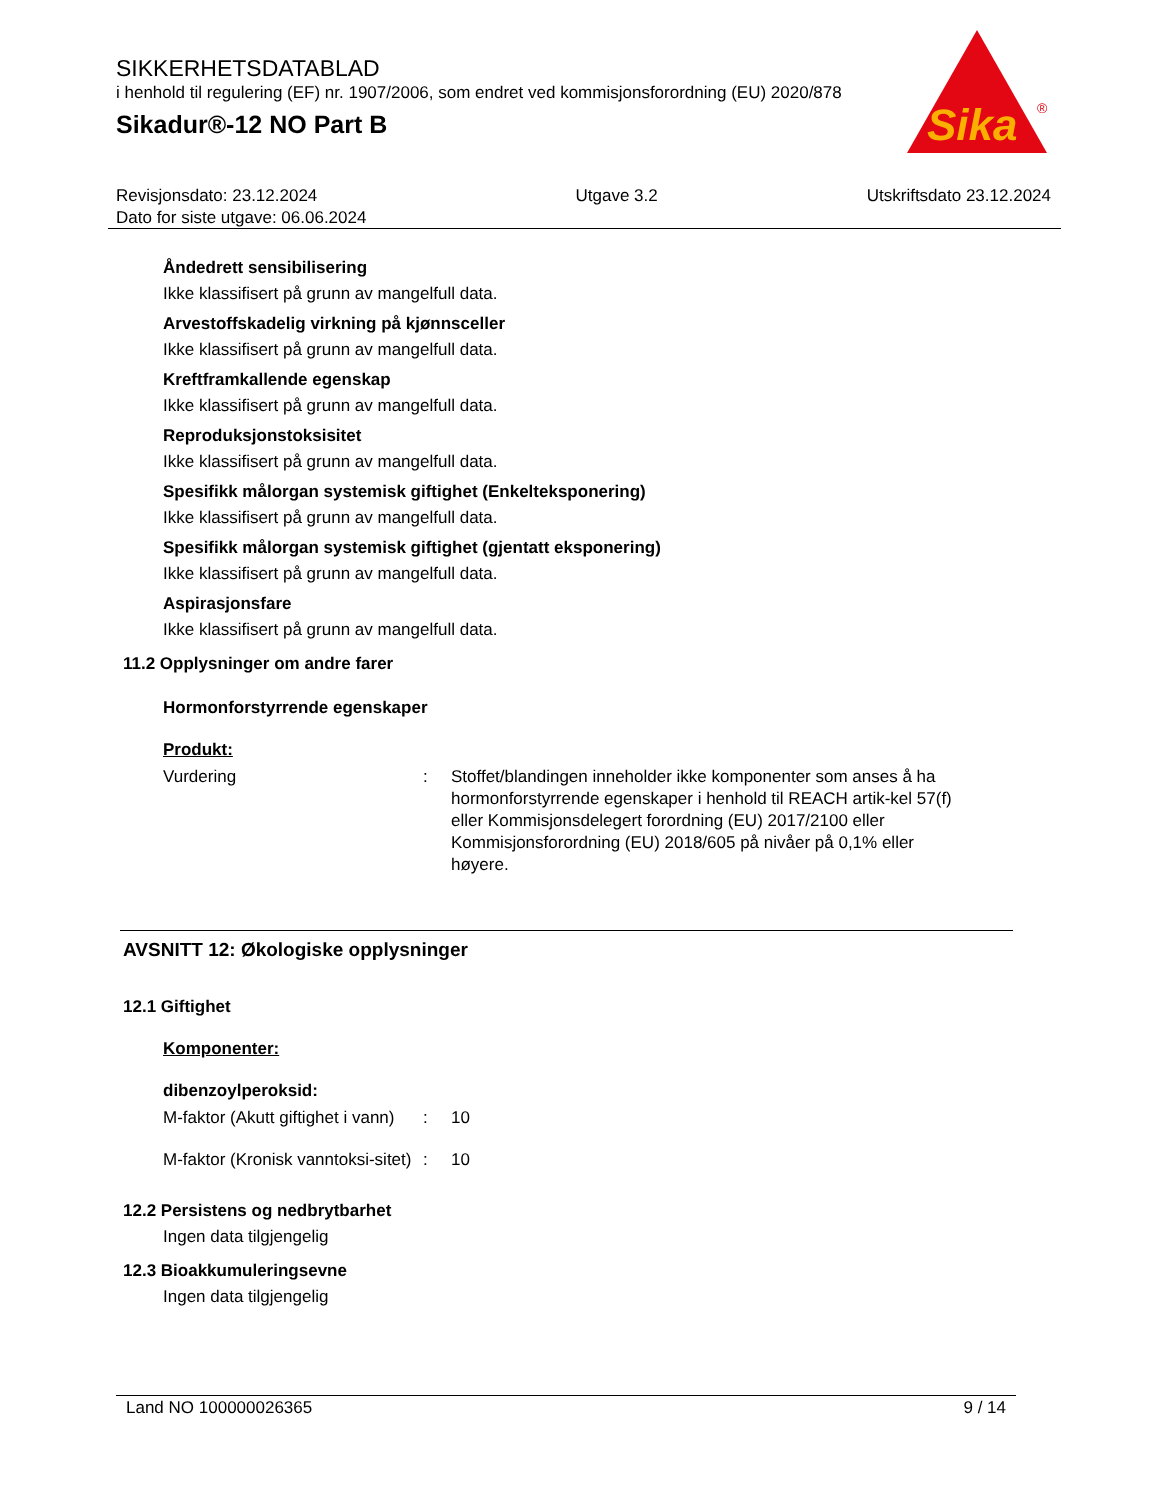SIKKERHETSDATABLAD
i henhold til regulering (EF) nr. 1907/2006, som endret ved kommisjonsforordning (EU) 2020/878
Sikadur®-12 NO Part B
Sika
®
Revisjonsdato: 23.12.2024
Dato for siste utgave: 06.06.2024
Utgave 3.2 Utskriftsdato 23.12.2024
Åndedrett sensibilisering
Ikke klassifisert på grunn av mangelfull data.
Arvestoffskadelig virkning på kjønnsceller
Ikke klassifisert på grunn av mangelfull data.
Kreftframkallende egenskap
Ikke klassifisert på grunn av mangelfull data.
Reproduksjonstoksisitet
Ikke klassifisert på grunn av mangelfull data.
Spesifikk målorgan systemisk giftighet (Enkelteksponering)
Ikke klassifisert på grunn av mangelfull data.
Spesifikk målorgan systemisk giftighet (gjentatt eksponering)
Ikke klassifisert på grunn av mangelfull data.
Aspirasjonsfare
Ikke klassifisert på grunn av mangelfull data.
11.2 Opplysninger om andre farer
Hormonforstyrrende egenskaper
Produkt:
Vurdering : Stoffet/blandingen inneholder ikke komponenter som anses å ha hormonforstyrrende egenskaper i henhold til REACH artik-kel 57(f) eller Kommisjonsdelegert forordning (EU) 2017/2100 eller Kommisjonsforordning (EU) 2018/605 på nivåer på 0,1% eller høyere.
AVSNITT 12: Økologiske opplysninger
12.1 Giftighet
Komponenter:
dibenzoylperoksid:
M-faktor (Akutt giftighet i vann)
: 10
M-faktor (Kronisk vanntoksi-sitet)
: 10
12.2 Persistens og nedbrytbarhet
Ingen data tilgjengelig
12.3 Bioakkumuleringsevne
Ingen data tilgjengelig
Land NO 100000026365 9 / 14